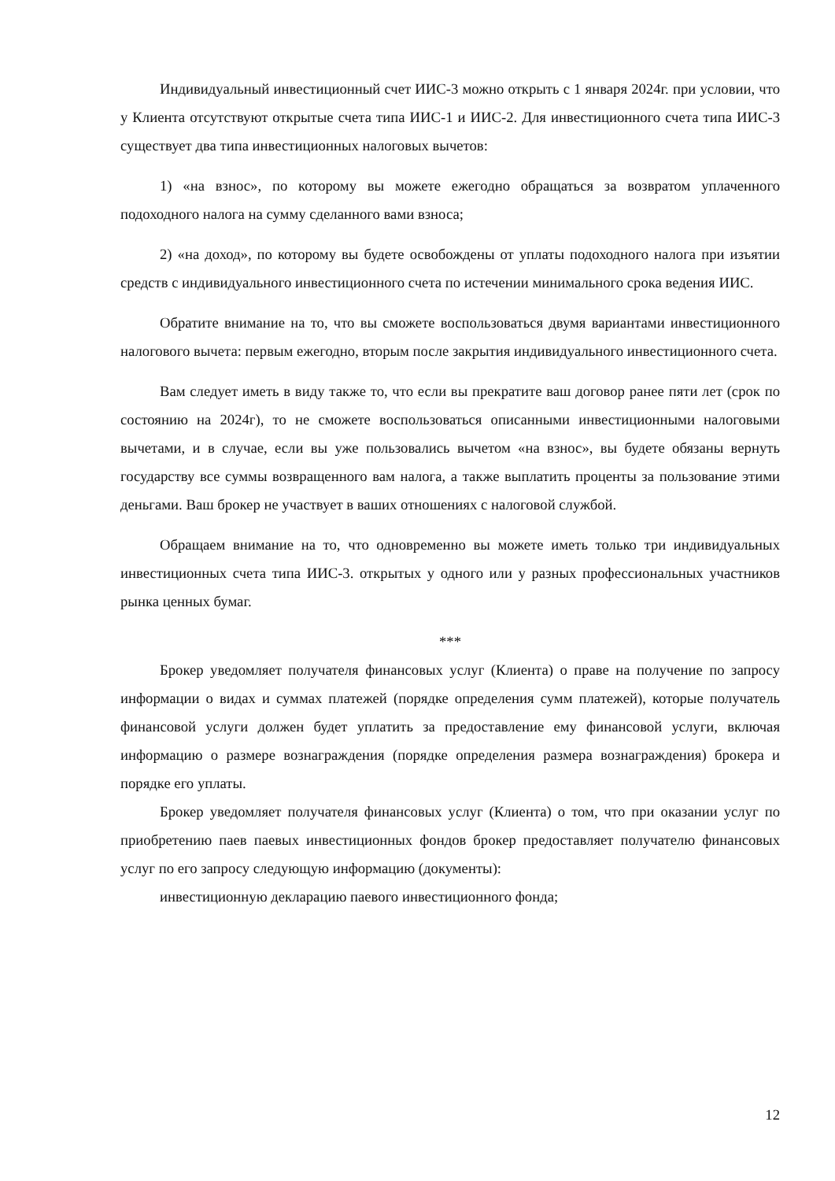Индивидуальный инвестиционный счет ИИС-3 можно открыть с 1 января 2024г. при условии, что у Клиента отсутствуют открытые счета типа ИИС-1 и ИИС-2. Для инвестиционного счета типа ИИС-3 существует два типа инвестиционных налоговых вычетов:
1) «на взнос», по которому вы можете ежегодно обращаться за возвратом уплаченного подоходного налога на сумму сделанного вами взноса;
2) «на доход», по которому вы будете освобождены от уплаты подоходного налога при изъятии средств с индивидуального инвестиционного счета по истечении минимального срока ведения ИИС.
Обратите внимание на то, что вы сможете воспользоваться двумя вариантами инвестиционного налогового вычета: первым ежегодно, вторым после закрытия индивидуального инвестиционного счета.
Вам следует иметь в виду также то, что если вы прекратите ваш договор ранее пяти лет (срок по состоянию на 2024г), то не сможете воспользоваться описанными инвестиционными налоговыми вычетами, и в случае, если вы уже пользовались вычетом «на взнос», вы будете обязаны вернуть государству все суммы возвращенного вам налога, а также выплатить проценты за пользование этими деньгами. Ваш брокер не участвует в ваших отношениях с налоговой службой.
Обращаем внимание на то, что одновременно вы можете иметь только три индивидуальных инвестиционных счета типа ИИС-3. открытых у одного или у разных профессиональных участников рынка ценных бумаг.
***
Брокер уведомляет получателя финансовых услуг (Клиента) о праве на получение по запросу информации о видах и суммах платежей (порядке определения сумм платежей), которые получатель финансовой услуги должен будет уплатить за предоставление ему финансовой услуги, включая информацию о размере вознаграждения (порядке определения размера вознаграждения) брокера и порядке его уплаты.
Брокер уведомляет получателя финансовых услуг (Клиента) о том, что при оказании услуг по приобретению паев паевых инвестиционных фондов брокер предоставляет получателю финансовых услуг по его запросу следующую информацию (документы):
инвестиционную декларацию паевого инвестиционного фонда;
12